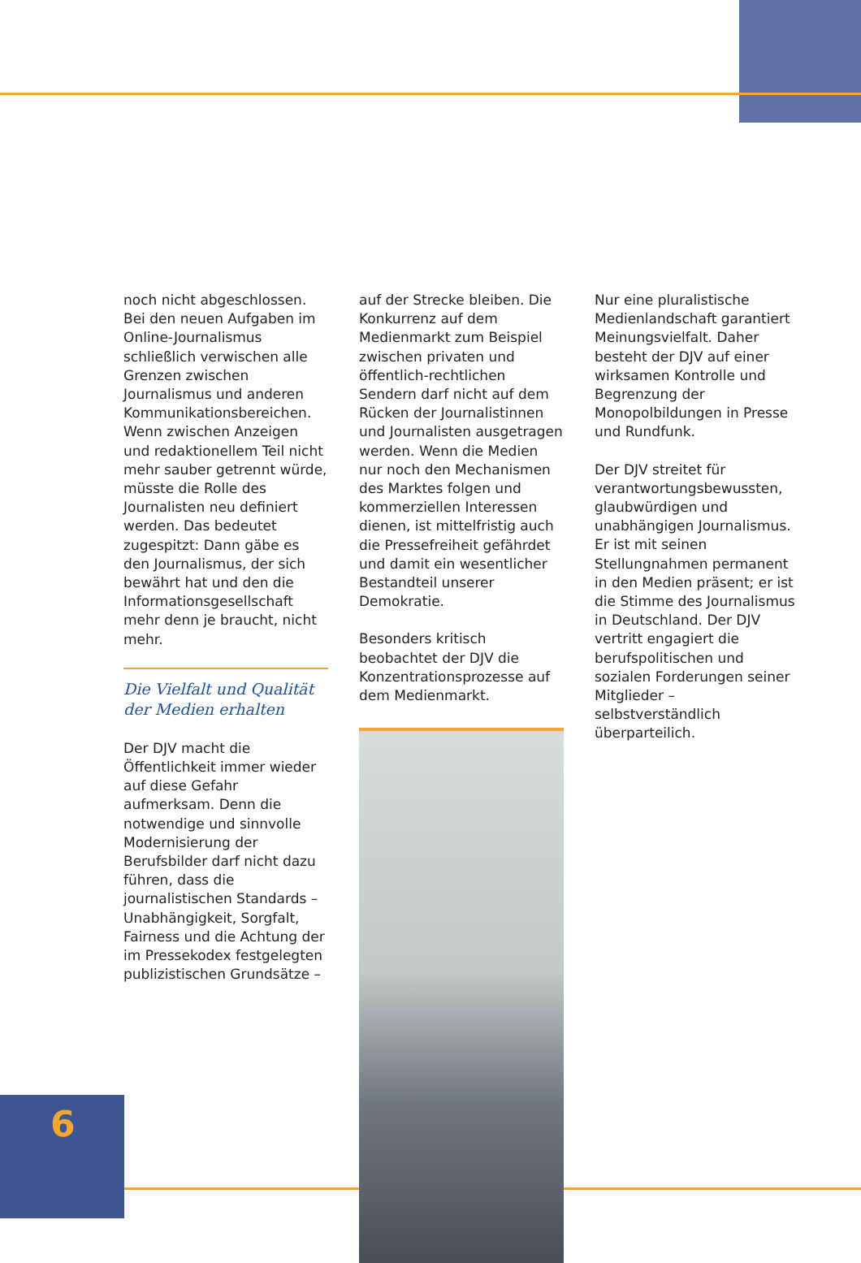6
noch nicht abgeschlossen. Bei den neuen Aufgaben im Online-Journalismus schließlich verwischen alle Grenzen zwischen Journalismus und anderen Kommunikationsbereichen. Wenn zwischen Anzeigen und redaktionellem Teil nicht mehr sauber getrennt würde, müsste die Rolle des Journalisten neu definiert werden. Das bedeutet zugespitzt: Dann gäbe es den Journalismus, der sich bewährt hat und den die Informationsgesellschaft mehr denn je braucht, nicht mehr.
Die Vielfalt und Qualität
der Medien erhalten
Der DJV macht die Öffentlichkeit immer wieder auf diese Gefahr aufmerksam. Denn die notwendige und sinnvolle Modernisierung der Berufsbilder darf nicht dazu führen, dass die journalistischen Standards – Unabhängigkeit, Sorgfalt, Fairness und die Achtung der im Pressekodex festgelegten publizistischen Grundsätze –
auf der Strecke bleiben. Die Konkurrenz auf dem Medienmarkt zum Beispiel zwischen privaten und öffentlich-rechtlichen Sendern darf nicht auf dem Rücken der Journalistinnen und Journalisten ausgetragen werden. Wenn die Medien nur noch den Mechanismen des Marktes folgen und kommerziellen Interessen dienen, ist mittelfristig auch die Pressefreiheit gefährdet und damit ein wesentlicher Bestandteil unserer Demokratie.
Besonders kritisch beobachtet der DJV die Konzentrationsprozesse auf dem Medienmarkt.
Nur eine pluralistische Medienlandschaft garantiert Meinungsvielfalt. Daher besteht der DJV auf einer wirksamen Kontrolle und Begrenzung der Monopolbildungen in Presse und Rundfunk.
Der DJV streitet für verantwortungsbewussten, glaubwürdigen und unabhängigen Journalismus. Er ist mit seinen Stellungnahmen permanent in den Medien präsent; er ist die Stimme des Journalismus in Deutschland. Der DJV vertritt engagiert die berufspolitischen und sozialen Forderungen seiner Mitglieder – selbstverständlich überparteilich.